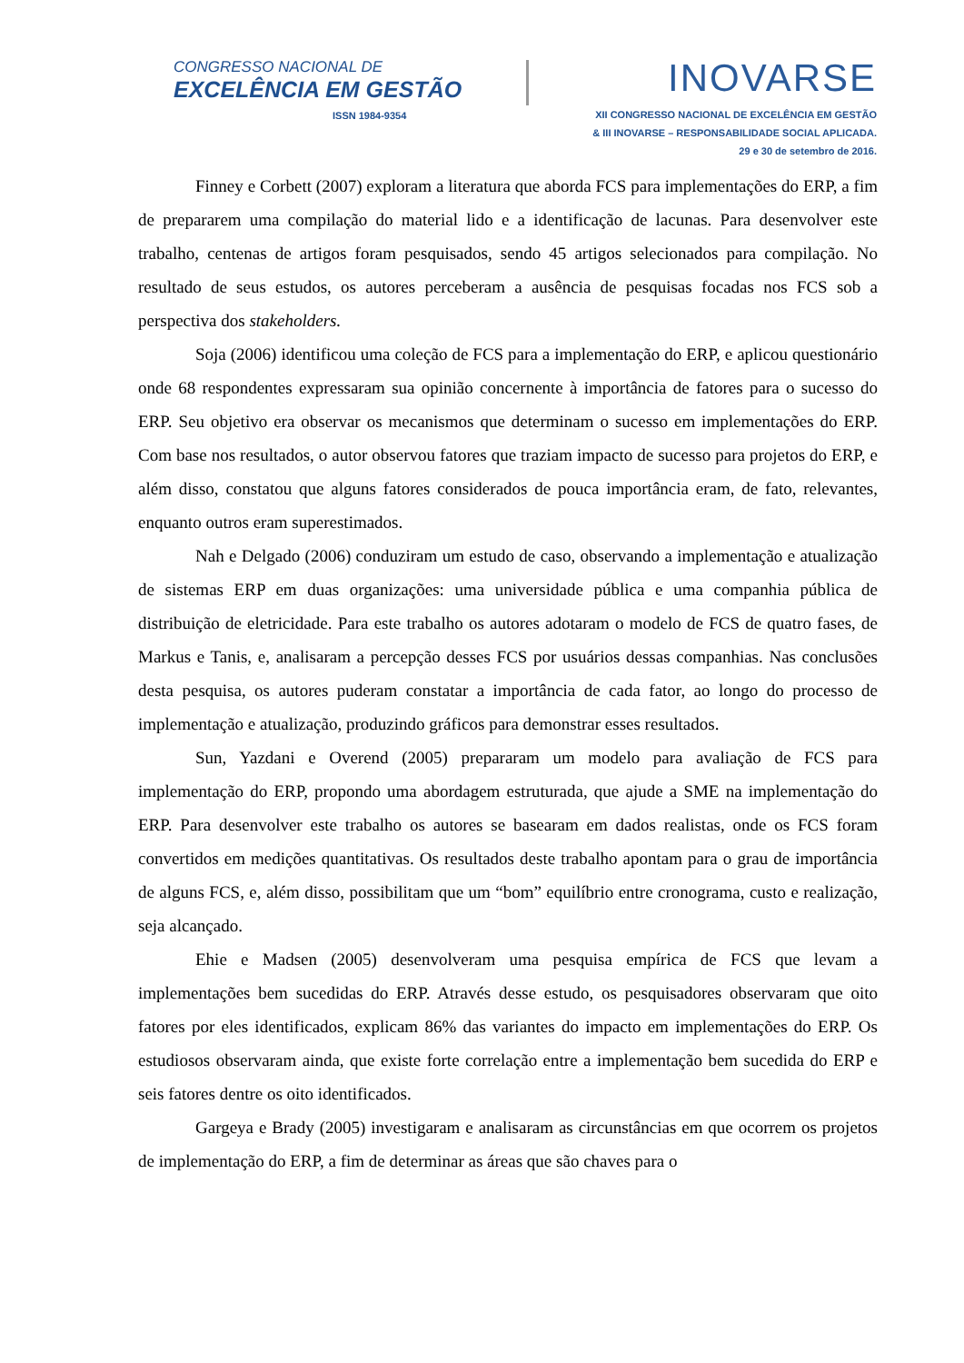CONGRESSO NACIONAL DE
EXCELÊNCIA EM GESTÃO
ISSN 1984-9354
INOVARSE
XII CONGRESSO NACIONAL DE EXCELÊNCIA EM GESTÃO
& III INOVARSE – RESPONSABILIDADE SOCIAL APLICADA.
29 e 30 de setembro de 2016.
Finney e Corbett (2007) exploram a literatura que aborda FCS para implementações do ERP, a fim de prepararem uma compilação do material lido e a identificação de lacunas. Para desenvolver este trabalho, centenas de artigos foram pesquisados, sendo 45 artigos selecionados para compilação. No resultado de seus estudos, os autores perceberam a ausência de pesquisas focadas nos FCS sob a perspectiva dos stakeholders.
Soja (2006) identificou uma coleção de FCS para a implementação do ERP, e aplicou questionário onde 68 respondentes expressaram sua opinião concernente à importância de fatores para o sucesso do ERP. Seu objetivo era observar os mecanismos que determinam o sucesso em implementações do ERP. Com base nos resultados, o autor observou fatores que traziam impacto de sucesso para projetos do ERP, e além disso, constatou que alguns fatores considerados de pouca importância eram, de fato, relevantes, enquanto outros eram superestimados.
Nah e Delgado (2006) conduziram um estudo de caso, observando a implementação e atualização de sistemas ERP em duas organizações: uma universidade pública e uma companhia pública de distribuição de eletricidade. Para este trabalho os autores adotaram o modelo de FCS de quatro fases, de Markus e Tanis, e, analisaram a percepção desses FCS por usuários dessas companhias. Nas conclusões desta pesquisa, os autores puderam constatar a importância de cada fator, ao longo do processo de implementação e atualização, produzindo gráficos para demonstrar esses resultados.
Sun, Yazdani e Overend (2005) prepararam um modelo para avaliação de FCS para implementação do ERP, propondo uma abordagem estruturada, que ajude a SME na implementação do ERP. Para desenvolver este trabalho os autores se basearam em dados realistas, onde os FCS foram convertidos em medições quantitativas. Os resultados deste trabalho apontam para o grau de importância de alguns FCS, e, além disso, possibilitam que um “bom” equilíbrio entre cronograma, custo e realização, seja alcançado.
Ehie e Madsen (2005) desenvolveram uma pesquisa empírica de FCS que levam a implementações bem sucedidas do ERP. Através desse estudo, os pesquisadores observaram que oito fatores por eles identificados, explicam 86% das variantes do impacto em implementações do ERP. Os estudiosos observaram ainda, que existe forte correlação entre a implementação bem sucedida do ERP e seis fatores dentre os oito identificados.
Gargeya e Brady (2005) investigaram e analisaram as circunstâncias em que ocorrem os projetos de implementação do ERP, a fim de determinar as áreas que são chaves para o